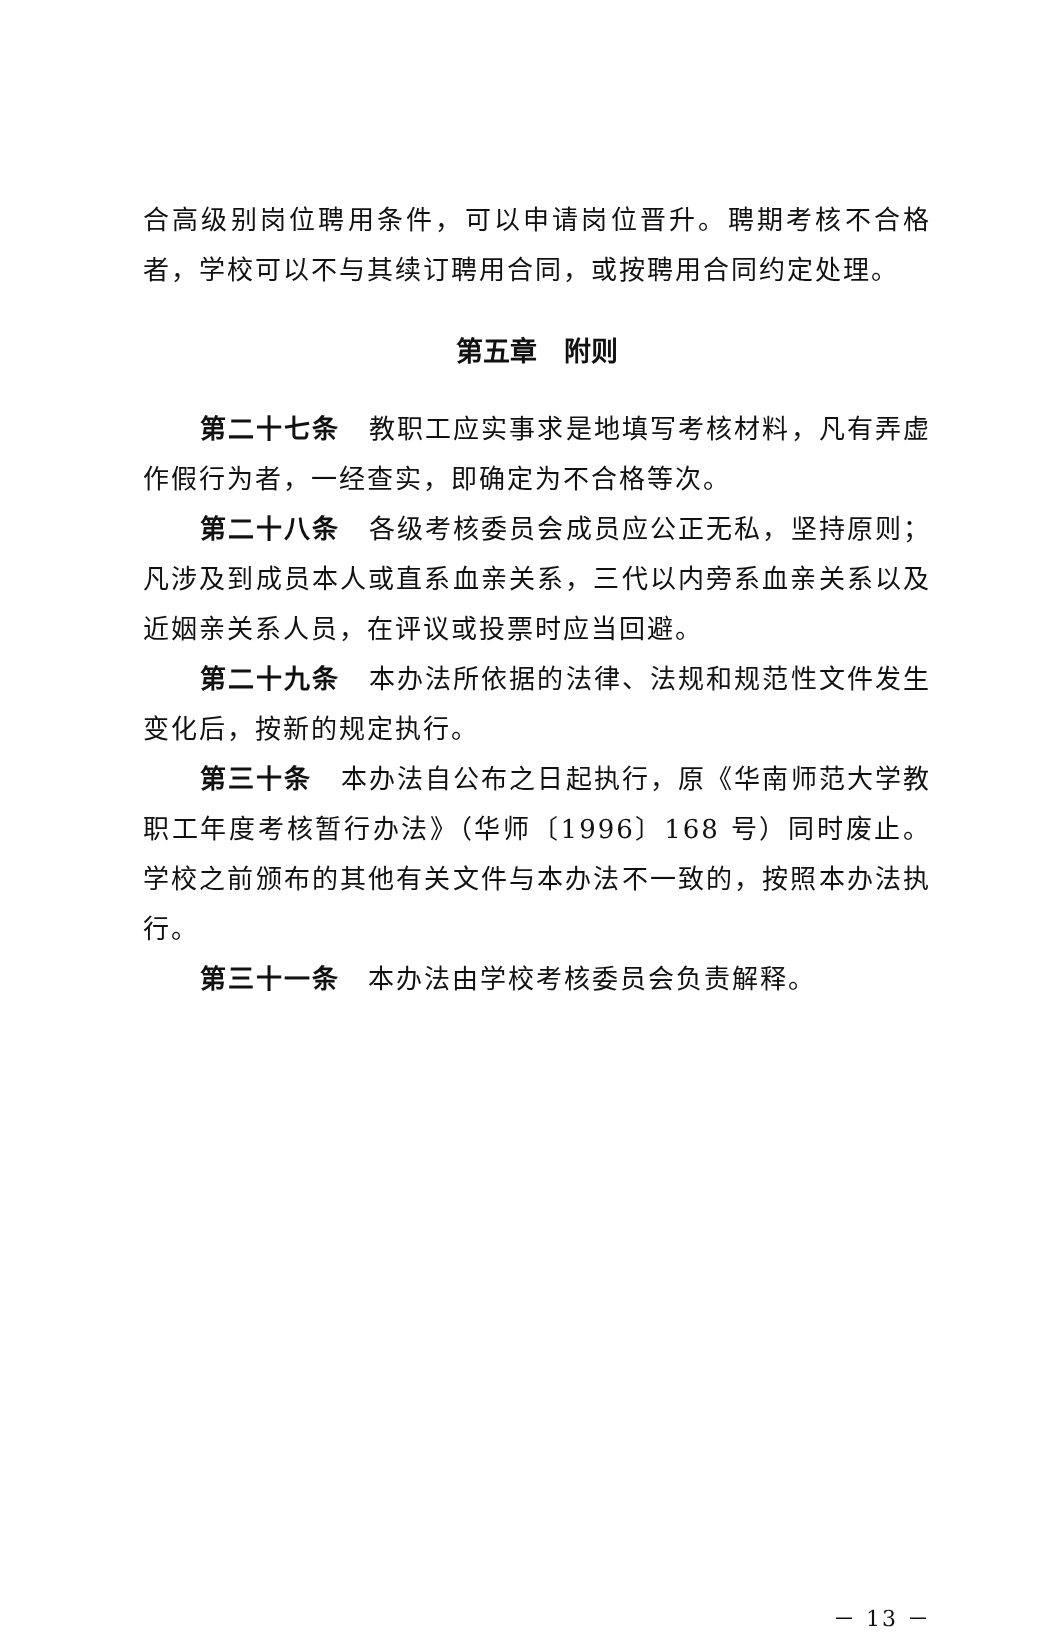合高级别岗位聘用条件，可以申请岗位晋升。聘期考核不合格者，学校可以不与其续订聘用合同，或按聘用合同约定处理。
第五章　附则
第二十七条　教职工应实事求是地填写考核材料，凡有弄虚作假行为者，一经查实，即确定为不合格等次。
第二十八条　各级考核委员会成员应公正无私，坚持原则；凡涉及到成员本人或直系血亲关系，三代以内旁系血亲关系以及近姻亲关系人员，在评议或投票时应当回避。
第二十九条　本办法所依据的法律、法规和规范性文件发生变化后，按新的规定执行。
第三十条　本办法自公布之日起执行，原《华南师范大学教职工年度考核暂行办法》（华师〔1996〕168 号）同时废止。学校之前颁布的其他有关文件与本办法不一致的，按照本办法执行。
第三十一条　本办法由学校考核委员会负责解释。
－ 13 －